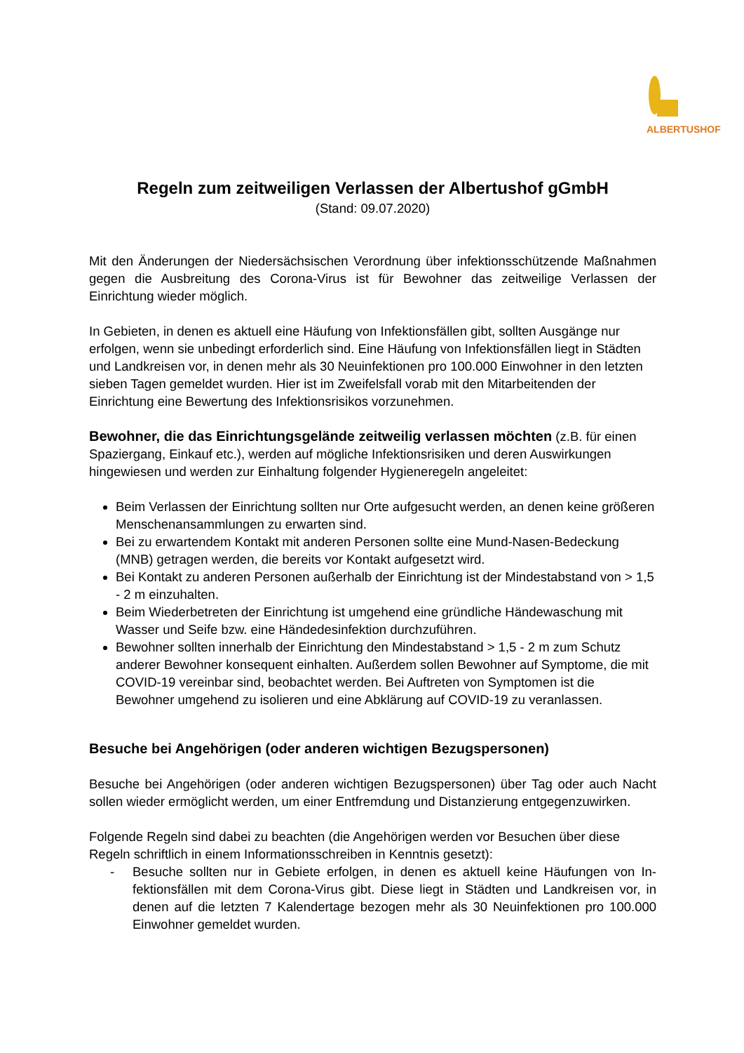ALBERTUSHOF
Regeln zum zeitweiligen Verlassen der Albertushof gGmbH
(Stand: 09.07.2020)
Mit den Änderungen der Niedersächsischen Verordnung über infektionsschützende Maß­nahmen gegen die Ausbreitung des Corona-Virus ist für Bewohner das zeitweilige Verlassen der Einrichtung wieder möglich.
In Gebieten, in denen es aktuell eine Häufung von Infektionsfällen gibt, sollten Ausgänge nur erfolgen, wenn sie unbedingt erforderlich sind. Eine Häufung von Infektionsfällen liegt in Städten und Landkreisen vor, in denen mehr als 30 Neuinfektionen pro 100.000 Einwohner in den letzten sieben Tagen gemeldet wurden. Hier ist im Zweifelsfall vorab mit den Mitarbei­tenden der Einrichtung eine Bewertung des Infektionsrisikos vorzunehmen.
Bewohner, die das Einrichtungsgelände zeitweilig verlassen möchten (z.B. für einen Spaziergang, Einkauf etc.), werden auf mögliche Infektionsrisiken und deren Auswir­kungen hingewiesen und werden zur Einhaltung folgender Hygieneregeln angeleitet:
Beim Verlassen der Einrichtung sollten nur Orte aufgesucht werden, an denen keine größeren Menschenansammlungen zu erwarten sind.
Bei zu erwartendem Kontakt mit anderen Personen sollte eine Mund-Nasen-Bedeckung (MNB) getragen werden, die bereits vor Kontakt aufgesetzt wird.
Bei Kontakt zu anderen Personen außerhalb der Einrichtung ist der Mindestabstand von > 1,5 - 2 m einzuhalten.
Beim Wiederbetreten der Einrichtung ist umgehend eine gründliche Händewaschung mit Wasser und Seife bzw. eine Händedesinfektion durchzuführen.
Bewohner sollten innerhalb der Einrichtung den Mindestabstand > 1,5 - 2 m zum Schutz anderer Bewohner konsequent einhalten. Außerdem sollen Bewohner auf Symptome, die mit COVID-19 vereinbar sind, beobachtet werden. Bei Auftreten von Symptomen ist die Bewohner umgehend zu isolieren und eine Abklärung auf COVID-19 zu veranlassen.
Besuche bei Angehörigen (oder anderen wichtigen Bezugspersonen)
Besuche bei Angehörigen (oder anderen wichtigen Bezugspersonen) über Tag oder auch Nacht sollen wieder ermöglicht werden, um einer Entfremdung und Distanzierung entgegen­zuwirken.
Folgende Regeln sind dabei zu beachten (die Angehörigen werden vor Besuchen über diese Regeln schriftlich in einem Informationsschreiben in Kenntnis gesetzt):
- Besuche sollten nur in Gebiete erfolgen, in denen es aktuell keine Häufungen von In­fektionsfällen mit dem Corona-Virus gibt. Diese liegt in Städten und Landkreisen vor, in denen auf die letzten 7 Kalendertage bezogen mehr als 30 Neuinfektionen pro 100.000 Einwohner gemeldet wurden.